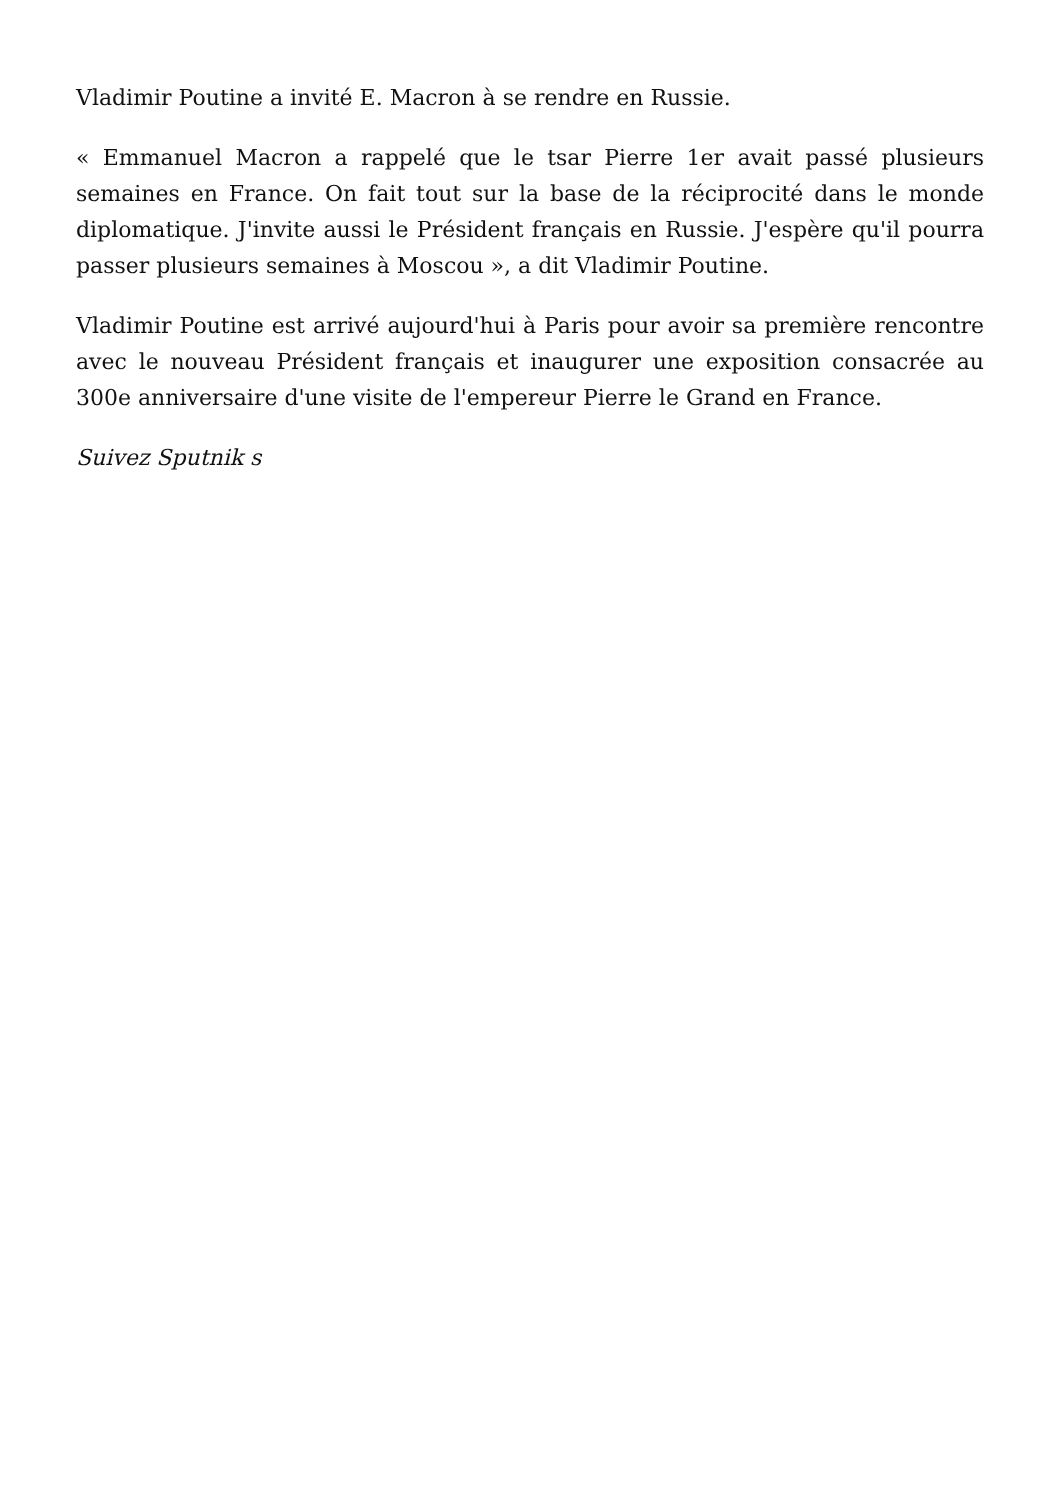Vladimir Poutine a invité E. Macron à se rendre en Russie.
« Emmanuel Macron a rappelé que le tsar Pierre 1er avait passé plusieurs semaines en France. On fait tout sur la base de la réciprocité dans le monde diplomatique. J'invite aussi le Président français en Russie. J'espère qu'il pourra passer plusieurs semaines à Moscou », a dit Vladimir Poutine.
Vladimir Poutine est arrivé aujourd'hui à Paris pour avoir sa première rencontre avec le nouveau Président français et inaugurer une exposition consacrée au 300e anniversaire d'une visite de l'empereur Pierre le Grand en France.
Suivez Sputnik s